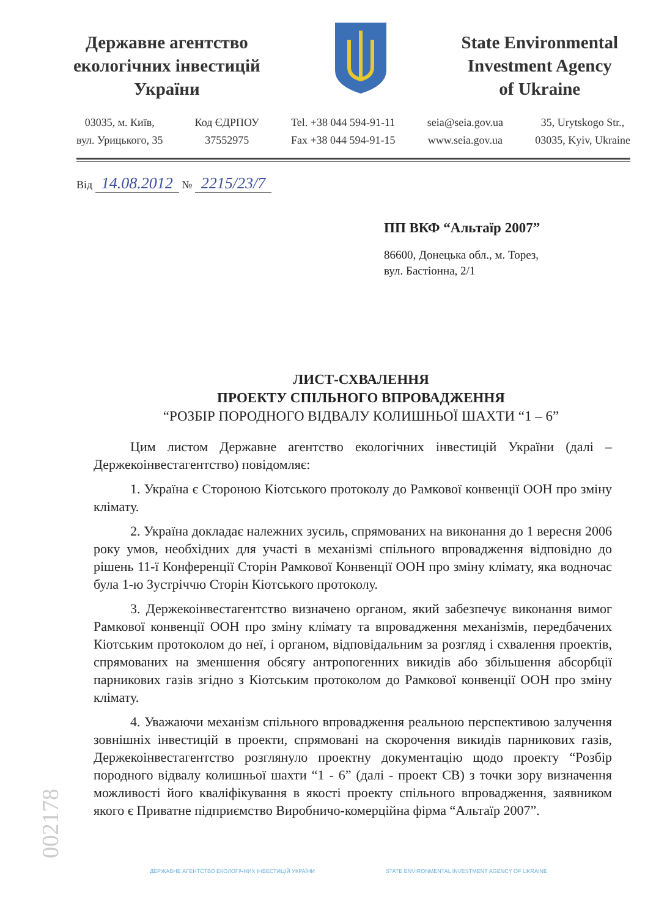Державне агентство
екологічних інвестицій
України
State Environmental
Investment Agency
of Ukraine
03035, м. Київ,
вул. Урицького, 35
Код ЄДРПОУ
37552975
Tel. +38 044 594-91-11
Fax +38 044 594-91-15
seia@seia.gov.ua
www.seia.gov.ua
35, Urytskogo Str.,
03035, Kyiv, Ukraine
Від 14.08.2012 № 2215/23/7
ПП ВКФ “Альтаїр 2007”
86600, Донецька обл., м. Торез,
вул. Бастіонна, 2/1
ЛИСТ-СХВАЛЕННЯ
ПРОЕКТУ СПІЛЬНОГО ВПРОВАДЖЕННЯ
“РОЗБІР ПОРОДНОГО ВІДВАЛУ КОЛИШНЬОЇ ШАХТИ “1 – 6”
Цим листом Державне агентство екологічних інвестицій України (далі – Держекоінвестагентство) повідомляє:
1. Україна є Стороною Кіотського протоколу до Рамкової конвенції ООН про зміну клімату.
2. Україна докладає належних зусиль, спрямованих на виконання до 1 вересня 2006 року умов, необхідних для участі в механізмі спільного впровадження відповідно до рішень 11-ї Конференції Сторін Рамкової Конвенції ООН про зміну клімату, яка водночас була 1-ю Зустріччю Сторін Кіотського протоколу.
3. Держекоінвестагентство визначено органом, який забезпечує виконання вимог Рамкової конвенції ООН про зміну клімату та впровадження механізмів, передбачених Кіотським протоколом до неї, і органом, відповідальним за розгляд і схвалення проектів, спрямованих на зменшення обсягу антропогенних викидів або збільшення абсорбції парникових газів згідно з Кіотським протоколом до Рамкової конвенції ООН про зміну клімату.
4. Уважаючи механізм спільного впровадження реальною перспективою залучення зовнішніх інвестицій в проекти, спрямовані на скорочення викидів парникових газів, Держекоінвестагентство розглянуло проектну документацію щодо проекту “Розбір породного відвалу колишньої шахти “1 - 6” (далі - проект СВ) з точки зору визначення можливості його кваліфікування в якості проекту спільного впровадження, заявником якого є Приватне підприємство Виробничо-комерційна фірма “Альтаїр 2007”.
002178
ДЕРЖАВНЕ АГЕНТСТВО ЕКОЛОГІЧНИХ ІНВЕСТИЦІЙ УКРАЇНИ STATE ENVIRONMENTAL INVESTMENT AGENCY OF UKRAINE